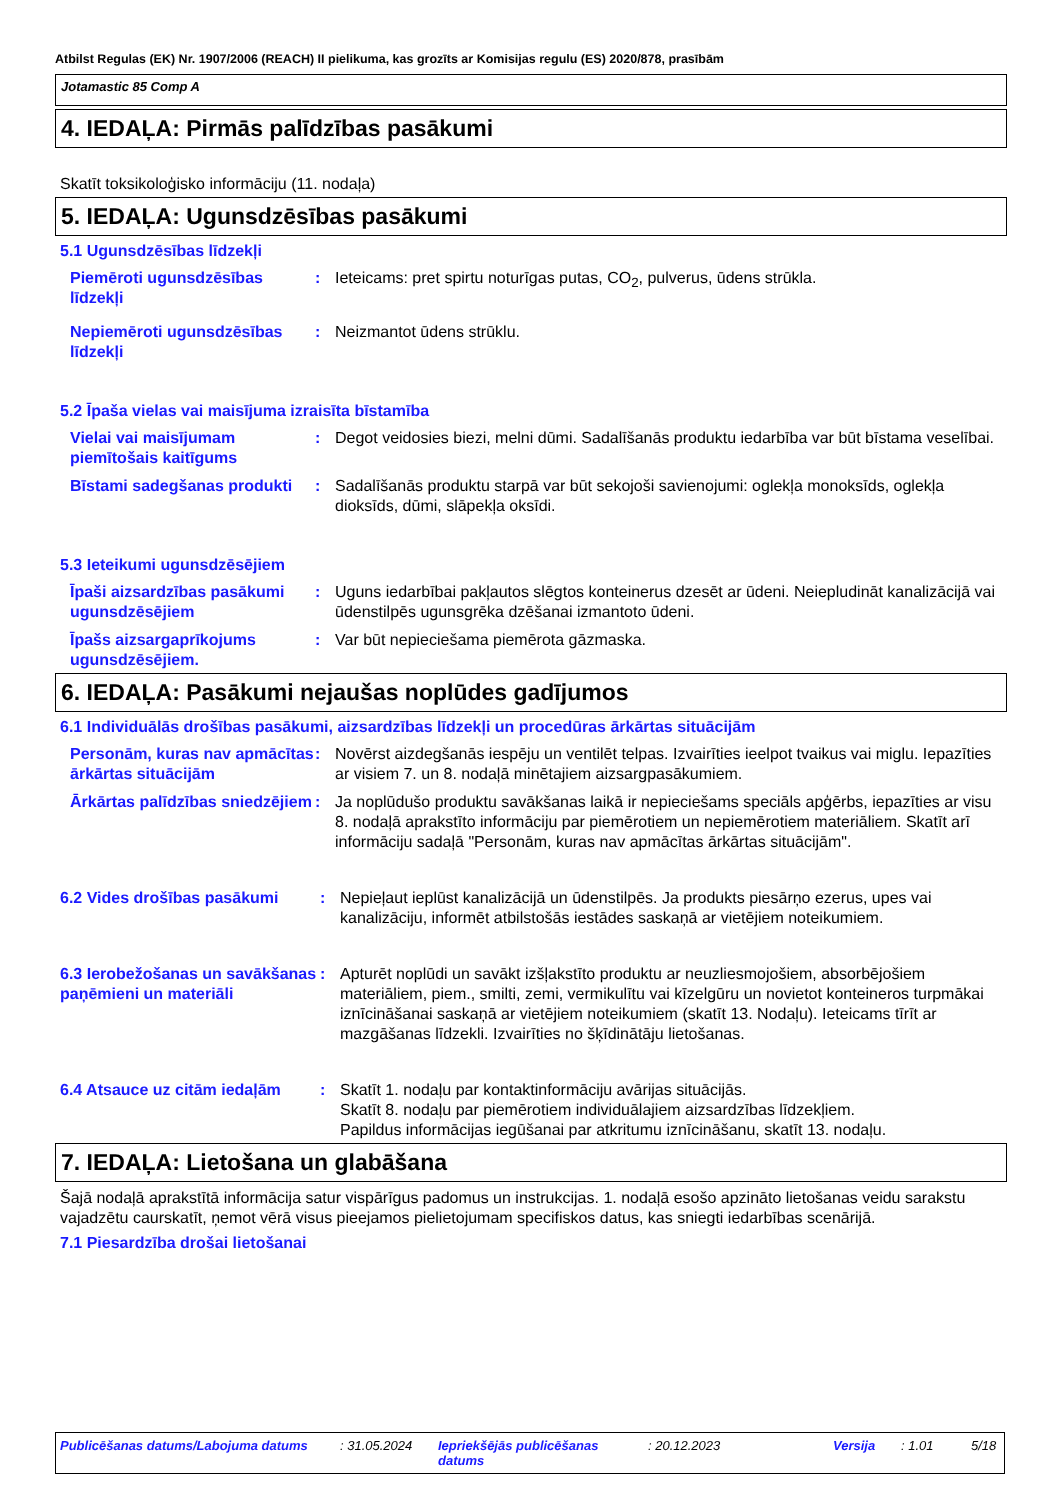Atbilst Regulas (EK) Nr. 1907/2006 (REACH) II pielikuma, kas grozīts ar Komisijas regulu (ES) 2020/878, prasībām
Jotamastic 85 Comp A
4. IEDAĻA: Pirmās palīdzības pasākumi
Skatīt toksikoloģisko informāciju (11. nodaļa)
5. IEDAĻA: Ugunsdzēsības pasākumi
5.1 Ugunsdzēsības līdzekļi
Piemēroti ugunsdzēsības līdzekļi
: Ieteicams: pret spirtu noturīgas putas, CO<sub>2</sub>, pulverus, ūdens strūkla.
Nepiemēroti ugunsdzēsības līdzekļi
: Neizmantot ūdens strūklu.
5.2 Īpaša vielas vai maisījuma izraisīta bīstamība
Vielai vai maisījumam piemītošais kaitīgums
: Degot veidosies biezi, melni dūmi. Sadalīšanās produktu iedarbība var būt bīstama veselībai.
Bīstami sadegšanas produkti
: Sadalīšanās produktu starpā var būt sekojoši savienojumi: oglekļa monoksīds, oglekļa dioksīds, dūmi, slāpekļa oksīdi.
5.3 Ieteikumi ugunsdzēsējiem
Īpaši aizsardzības pasākumi ugunsdzēsējiem
: Uguns iedarbībai pakļautos slēgtos konteinerus dzesēt ar ūdeni. Neiepludināt kanalizācijā vai ūdenstilpēs ugunsgrēka dzēšanai izmantoto ūdeni.
Īpašs aizsargaprīkojums ugunsdzēsējiem.
: Var būt nepieciešama piemērota gāzmaska.
6. IEDAĻA: Pasākumi nejaušas noplūdes gadījumos
6.1 Individuālās drošības pasākumi, aizsardzības līdzekļi un procedūras ārkārtas situācijām
Personām, kuras nav apmācītas ārkārtas situācijām
: Novērst aizdegšanās iespēju un ventilēt telpas. Izvairīties ieelpot tvaikus vai miglu. Iepazīties ar visiem 7. un 8. nodaļā minētajiem aizsargpasākumiem.
Ārkārtas palīdzības sniedzējiem
: Ja noplūdušo produktu savākšanas laikā ir nepieciešams speciāls apģērbs, iepazīties ar visu 8. nodaļā aprakstīto informāciju par piemērotiem un nepiemērotiem materiāliem. Skatīt arī informāciju sadaļā "Personām, kuras nav apmācītas ārkārtas situācijām".
6.2 Vides drošības pasākumi : Nepieļaut ieplūst kanalizācijā un ūdenstilpēs. Ja produkts piesārņo ezerus, upes vai kanalizāciju, informēt atbilstošās iestādes saskaņā ar vietējiem noteikumiem.
6.3 Ierobežošanas un savākšanas paņēmieni un materiāli
: Apturēt noplūdi un savākt izšļakstīto produktu ar neuzliesmojošiem, absorbējošiem materiāliem, piem., smilti, zemi, vermikulītu vai kīzelgūru un novietot konteineros turpmākai iznīcināšanai saskaņā ar vietējiem noteikumiem (skatīt 13. Nodaļu). Ieteicams tīrīt ar mazgāšanas līdzekli. Izvairīties no šķīdinātāju lietošanas.
6.4 Atsauce uz citām iedaļām
: Skatīt 1. nodaļu par kontaktinformāciju avārijas situācijās.
Skatīt 8. nodaļu par piemērotiem individuālajiem aizsardzības līdzekļiem.
Papildus informācijas iegūšanai par atkritumu iznīcināšanu, skatīt 13. nodaļu.
7. IEDAĻA: Lietošana un glabāšana
Šajā nodaļā aprakstītā informācija satur vispārīgus padomus un instrukcijas. 1. nodaļā esošo apzināto lietošanas veidu sarakstu vajadzētu caurskatīt, ņemot vērā visus pieejamos pielietojumam specifiskos datus, kas sniegti iedarbības scenārijā.
7.1 Piesardzība drošai lietošanai
Publicēšanas datums/Labojuma datums : 31.05.2024 Iepriekšējās publicēšanas datums
: 20.12.2023 Versija : 1.01 5/18